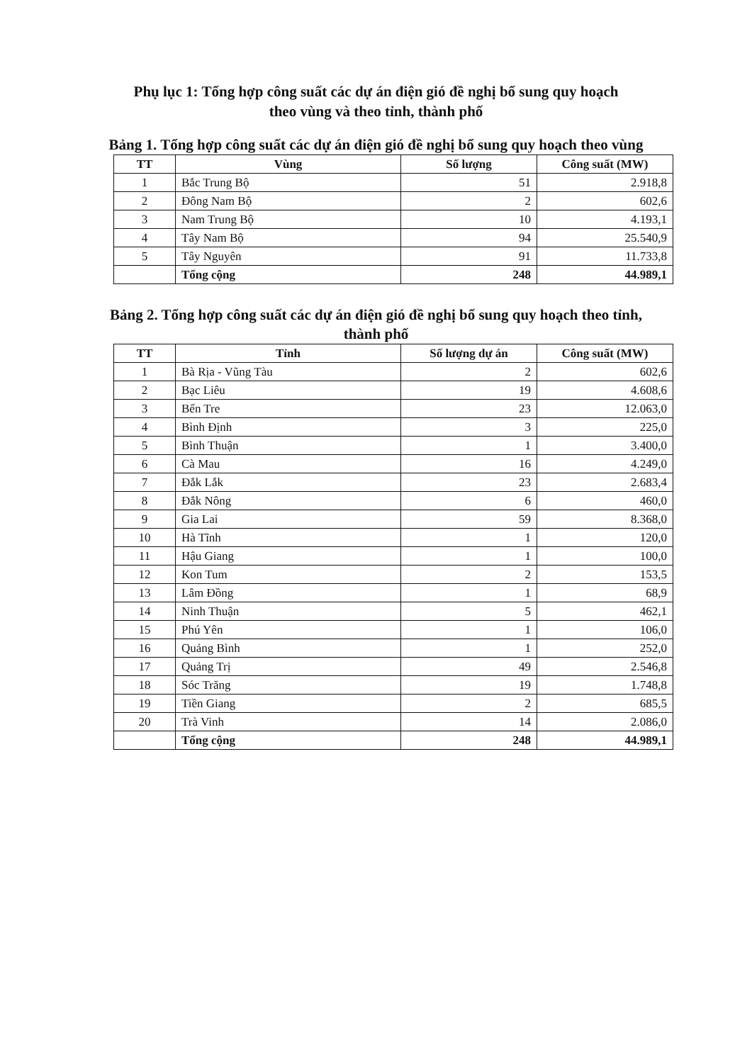Phụ lục 1: Tổng hợp công suất các dự án điện gió đề nghị bổ sung quy hoạch
theo vùng và theo tỉnh, thành phố
Bảng 1. Tổng hợp công suất các dự án điện gió đề nghị bổ sung quy hoạch theo vùng
| TT | Vùng | Số lượng | Công suất (MW) |
| --- | --- | --- | --- |
| 1 | Bắc Trung Bộ | 51 | 2.918,8 |
| 2 | Đông Nam Bộ | 2 | 602,6 |
| 3 | Nam Trung Bộ | 10 | 4.193,1 |
| 4 | Tây Nam Bộ | 94 | 25.540,9 |
| 5 | Tây Nguyên | 91 | 11.733,8 |
| | Tổng cộng | 248 | 44.989,1 |
Bảng 2. Tổng hợp công suất các dự án điện gió đề nghị bổ sung quy hoạch theo tỉnh, thành phố
| TT | Tỉnh | Số lượng dự án | Công suất (MW) |
| --- | --- | --- | --- |
| 1 | Bà Rịa - Vũng Tàu | 2 | 602,6 |
| 2 | Bạc Liêu | 19 | 4.608,6 |
| 3 | Bến Tre | 23 | 12.063,0 |
| 4 | Bình Định | 3 | 225,0 |
| 5 | Bình Thuận | 1 | 3.400,0 |
| 6 | Cà Mau | 16 | 4.249,0 |
| 7 | Đắk Lắk | 23 | 2.683,4 |
| 8 | Đắk Nông | 6 | 460,0 |
| 9 | Gia Lai | 59 | 8.368,0 |
| 10 | Hà Tĩnh | 1 | 120,0 |
| 11 | Hậu Giang | 1 | 100,0 |
| 12 | Kon Tum | 2 | 153,5 |
| 13 | Lâm Đồng | 1 | 68,9 |
| 14 | Ninh Thuận | 5 | 462,1 |
| 15 | Phú Yên | 1 | 106,0 |
| 16 | Quảng Bình | 1 | 252,0 |
| 17 | Quảng Trị | 49 | 2.546,8 |
| 18 | Sóc Trăng | 19 | 1.748,8 |
| 19 | Tiền Giang | 2 | 685,5 |
| 20 | Trà Vinh | 14 | 2.086,0 |
| | Tổng cộng | 248 | 44.989,1 |